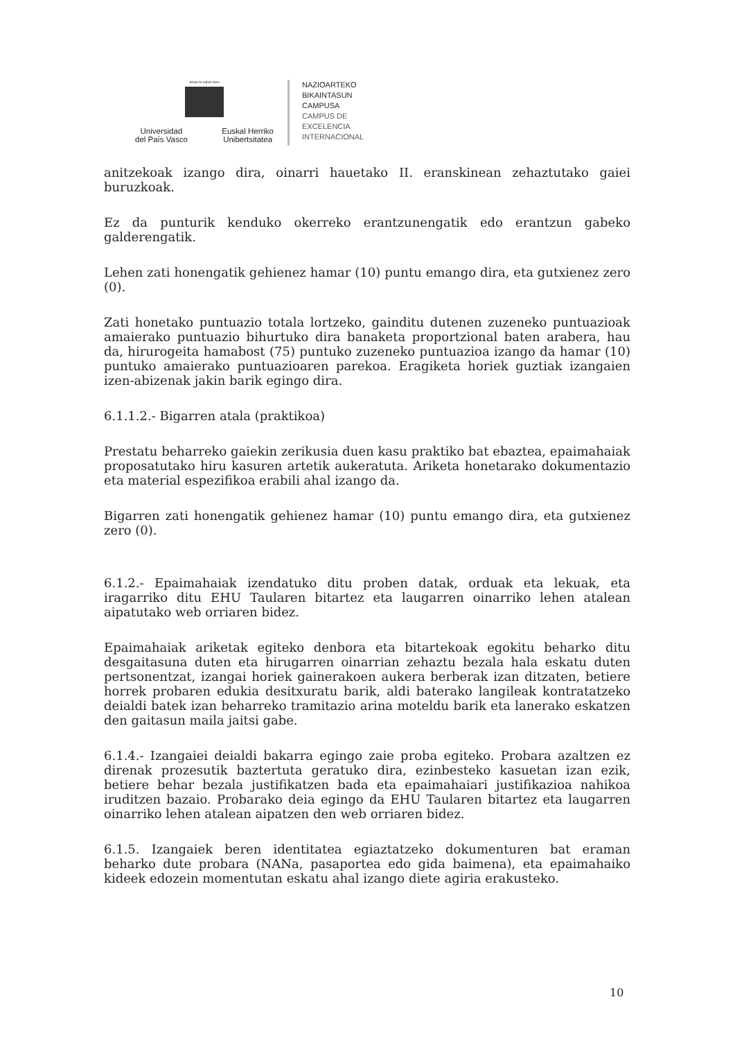eman ta zabal zazu
Universidad
del País Vasco Euskal Herriko
Unibertsitatea
NAZIOARTEKO
BIKAINTASUN
CAMPUSA
CAMPUS DE
EXCELENCIA
INTERNACIONAL
anitzekoak izango dira, oinarri hauetako II. eranskinean zehaztutako gaiei buruzkoak.
Ez da punturik kenduko okerreko erantzunengatik edo erantzun gabeko galderengatik.
Lehen zati honengatik gehienez hamar (10) puntu emango dira, eta gutxienez zero (0).
Zati honetako puntuazio totala lortzeko, gainditu dutenen zuzeneko puntuazioak amaierako puntuazio bihurtuko dira banaketa proportzional baten arabera, hau da, hirurogeita hamabost (75) puntuko zuzeneko puntuazioa izango da hamar (10) puntuko amaierako puntuazioaren parekoa. Eragiketa horiek guztiak izangaien izen-abizenak jakin barik egingo dira.
6.1.1.2.- Bigarren atala (praktikoa)
Prestatu beharreko gaiekin zerikusia duen kasu praktiko bat ebaztea, epaimahaiak proposatutako hiru kasuren artetik aukeratuta. Ariketa honetarako dokumentazio eta material espezifikoa erabili ahal izango da.
Bigarren zati honengatik gehienez hamar (10) puntu emango dira, eta gutxienez zero (0).
6.1.2.- Epaimahaiak izendatuko ditu proben datak, orduak eta lekuak, eta iragarriko ditu EHU Taularen bitartez eta laugarren oinarriko lehen atalean aipatutako web orriaren bidez.
Epaimahaiak ariketak egiteko denbora eta bitartekoak egokitu beharko ditu desgaitasuna duten eta hirugarren oinarrian zehaztu bezala hala eskatu duten pertsonentzat, izangai horiek gainerakoen aukera berberak izan ditzaten, betiere horrek probaren edukia desitxuratu barik, aldi baterako langileak kontratatzeko deialdi batek izan beharreko tramitazio arina moteldu barik eta lanerako eskatzen den gaitasun maila jaitsi gabe.
6.1.4.- Izangaiei deialdi bakarra egingo zaie proba egiteko. Probara azaltzen ez direnak prozesutik baztertuta geratuko dira, ezinbesteko kasuetan izan ezik, betiere behar bezala justifikatzen bada eta epaimahaiari justifikazioa nahikoa iruditzen bazaio. Probarako deia egingo da EHU Taularen bitartez eta laugarren oinarriko lehen atalean aipatzen den web orriaren bidez.
6.1.5. Izangaiek beren identitatea egiaztatzeko dokumenturen bat eraman beharko dute probara (NANa, pasaportea edo gida baimena), eta epaimahaiko kideek edozein momentutan eskatu ahal izango diete agiria erakusteko.
10